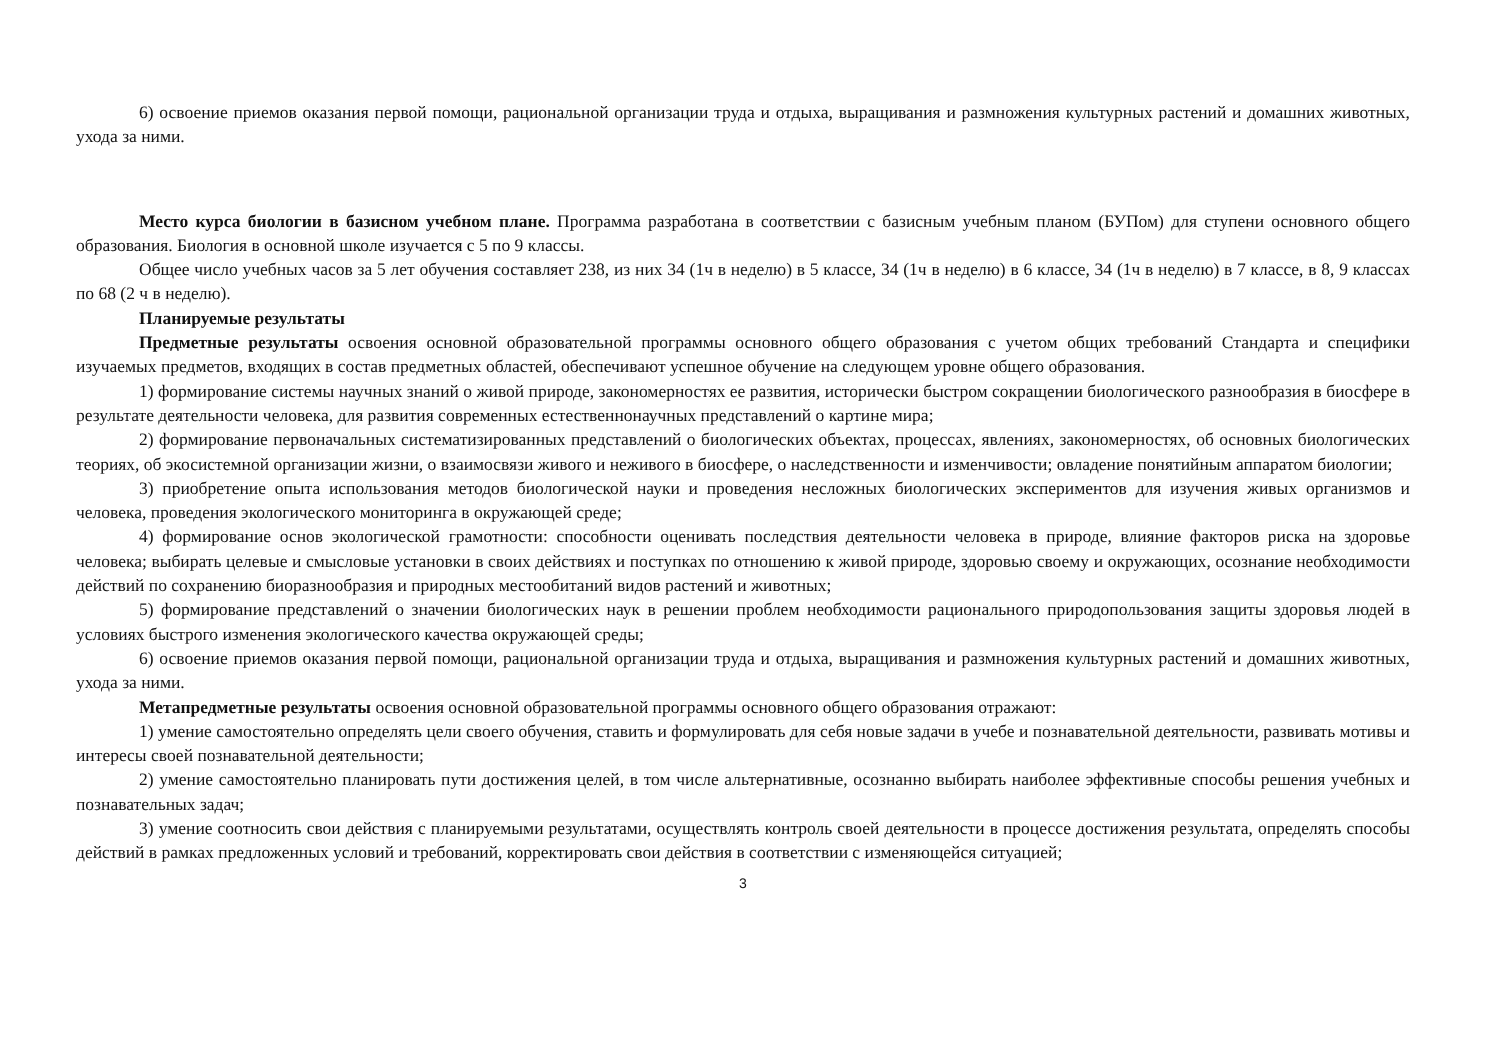6) освоение приемов оказания первой помощи, рациональной организации труда и отдыха, выращивания и размножения культурных растений и домашних животных, ухода за ними.
Место курса биологии в базисном учебном плане. Программа разработана в соответствии с базисным учебным планом (БУПом) для ступени основного общего образования. Биология в основной школе изучается с 5 по 9 классы.
Общее число учебных часов за 5 лет обучения составляет 238, из них 34 (1ч в неделю) в 5 классе, 34 (1ч в неделю) в 6 классе, 34 (1ч в неделю) в 7 классе, в 8, 9 классах по 68 (2 ч в неделю).
Планируемые результаты
Предметные результаты освоения основной образовательной программы основного общего образования с учетом общих требований Стандарта и специфики изучаемых предметов, входящих в состав предметных областей, обеспечивают успешное обучение на следующем уровне общего образования.
1) формирование системы научных знаний о живой природе, закономерностях ее развития, исторически быстром сокращении биологического разнообразия в биосфере в результате деятельности человека, для развития современных естественнонаучных представлений о картине мира;
2) формирование первоначальных систематизированных представлений о биологических объектах, процессах, явлениях, закономерностях, об основных биологических теориях, об экосистемной организации жизни, о взаимосвязи живого и неживого в биосфере, о наследственности и изменчивости; овладение понятийным аппаратом биологии;
3) приобретение опыта использования методов биологической науки и проведения несложных биологических экспериментов для изучения живых организмов и человека, проведения экологического мониторинга в окружающей среде;
4) формирование основ экологической грамотности: способности оценивать последствия деятельности человека в природе, влияние факторов риска на здоровье человека; выбирать целевые и смысловые установки в своих действиях и поступках по отношению к живой природе, здоровью своему и окружающих, осознание необходимости действий по сохранению биоразнообразия и природных местообитаний видов растений и животных;
5) формирование представлений о значении биологических наук в решении проблем необходимости рационального природопользования защиты здоровья людей в условиях быстрого изменения экологического качества окружающей среды;
6) освоение приемов оказания первой помощи, рациональной организации труда и отдыха, выращивания и размножения культурных растений и домашних животных, ухода за ними.
Метапредметные результаты освоения основной образовательной программы основного общего образования отражают:
1) умение самостоятельно определять цели своего обучения, ставить и формулировать для себя новые задачи в учебе и познавательной деятельности, развивать мотивы и интересы своей познавательной деятельности;
2) умение самостоятельно планировать пути достижения целей, в том числе альтернативные, осознанно выбирать наиболее эффективные способы решения учебных и познавательных задач;
3) умение соотносить свои действия с планируемыми результатами, осуществлять контроль своей деятельности в процессе достижения результата, определять способы действий в рамках предложенных условий и требований, корректировать свои действия в соответствии с изменяющейся ситуацией;
3